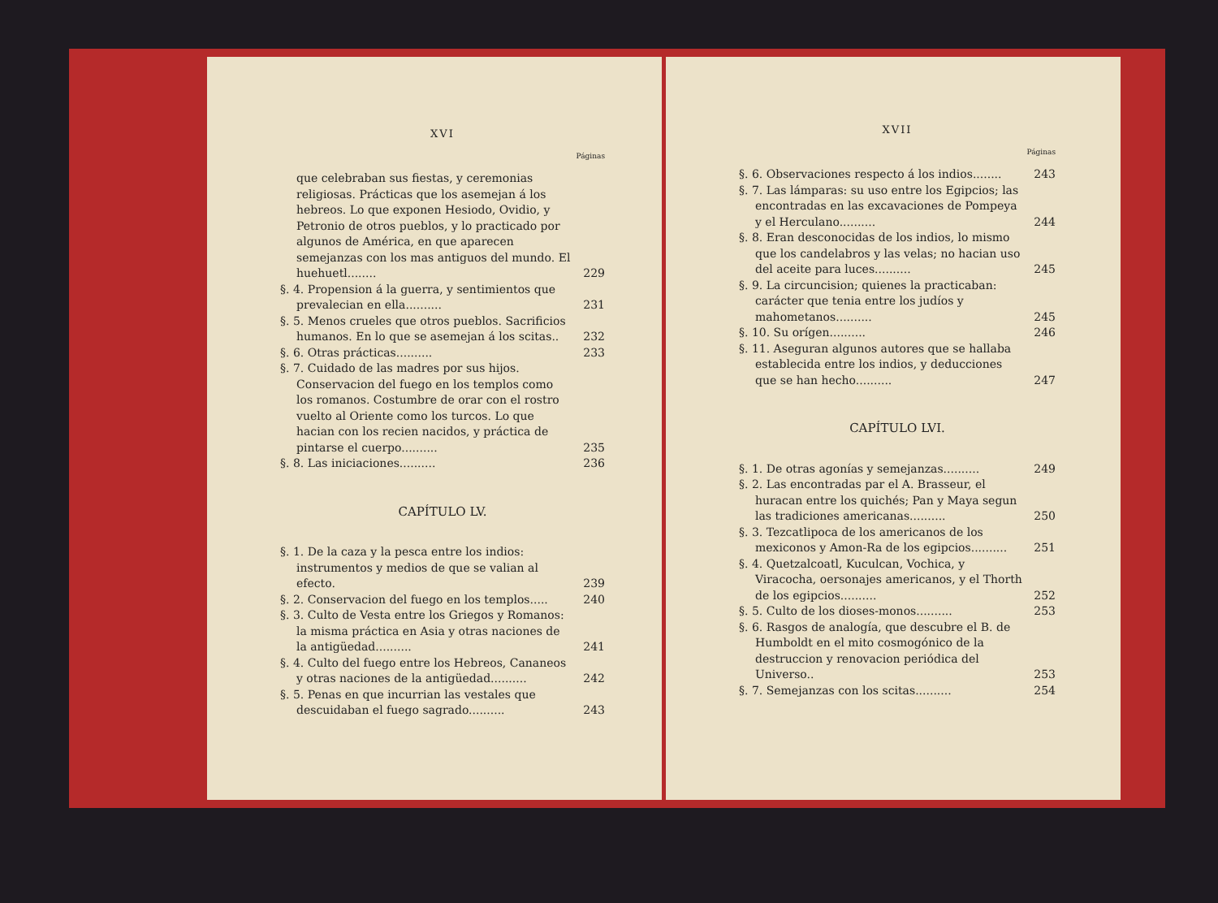XVI
Páginas
que celebraban sus fiestas, y ceremonias religiosas. Prácticas que los asemejan á los hebreos. Lo que exponen Hesiodo, Ovidio, y Petronio de otros pueblos, y lo practicado por algunos de América, en que aparecen semejanzas con los mas antiguos del mundo. El huehuetl........ 229
§. 4. Propension á la guerra, y sentimientos que prevalecian en ella.......... 231
§. 5. Menos crueles que otros pueblos. Sacrificios humanos. En lo que se asemejan á los scitas.. 232
§. 6. Otras prácticas.......... 233
§. 7. Cuidado de las madres por sus hijos. Conservacion del fuego en los templos como los romanos. Costumbre de orar con el rostro vuelto al Oriente como los turcos. Lo que hacian con los recien nacidos, y práctica de pintarse el cuerpo.......... 235
§. 8. Las iniciaciones.......... 236
CAPÍTULO LV.
§. 1. De la caza y la pesca entre los indios: instrumentos y medios de que se valian al efecto. 239
§. 2. Conservacion del fuego en los templos..... 240
§. 3. Culto de Vesta entre los Griegos y Romanos: la misma práctica en Asia y otras naciones de la antigüedad.......... 241
§. 4. Culto del fuego entre los Hebreos, Cananeos y otras naciones de la antigüedad.......... 242
§. 5. Penas en que incurrian las vestales que descuidaban el fuego sagrado.......... 243
XVII
Páginas
§. 6. Observaciones respecto á los indios........ 243
§. 7. Las lámparas: su uso entre los Egipcios; las encontradas en las excavaciones de Pompeya y el Herculano.......... 244
§. 8. Eran desconocidas de los indios, lo mismo que los candelabros y las velas; no hacian uso del aceite para luces.......... 245
§. 9. La circuncision; quienes la practicaban: carácter que tenia entre los judíos y mahometanos.......... 245
§. 10. Su orígen.......... 246
§. 11. Aseguran algunos autores que se hallaba establecida entre los indios, y deducciones que se han hecho.......... 247
CAPÍTULO LVI.
§. 1. De otras agonías y semejanzas.......... 249
§. 2. Las encontradas par el A. Brasseur, el huracan entre los quichés; Pan y Maya segun las tradiciones americanas.......... 250
§. 3. Tezcatlipoca de los americanos de los mexiconos y Amon-Ra de los egipcios.......... 251
§. 4. Quetzalcoatl, Kuculcan, Vochica, y Viracocha, oersonajes americanos, y el Thorth de los egipcios.......... 252
§. 5. Culto de los dioses-monos.......... 253
§. 6. Rasgos de analogía, que descubre el B. de Humboldt en el mito cosmogónico de la destruccion y renovacion periódica del Universo.. 253
§. 7. Semejanzas con los scitas.......... 254